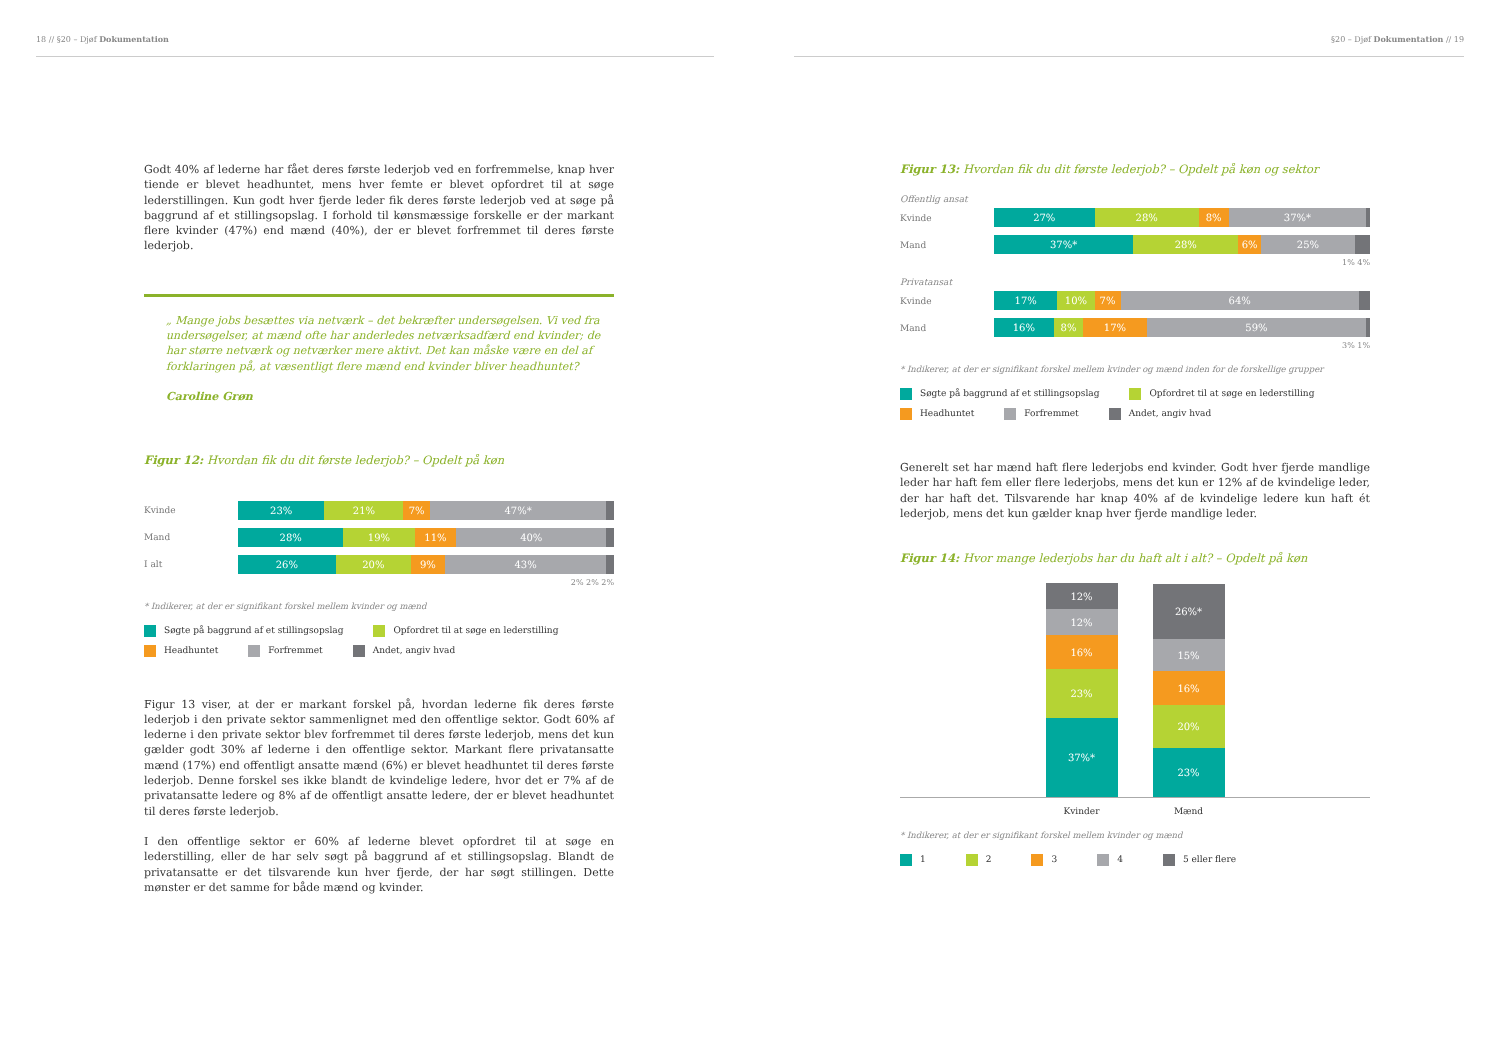18 // §20 – Djøf Dokumentation
Godt 40% af lederne har fået deres første lederjob ved en forfremmelse, knap hver tiende er blevet headhuntet, mens hver femte er blevet opfordret til at søge lederstillingen. Kun godt hver fjerde leder fik deres første lederjob ved at søge på baggrund af et stillingsopslag. I forhold til kønsmæssige forskelle er der markant flere kvinder (47%) end mænd (40%), der er blevet forfremmet til deres første lederjob.
„ Mange jobs besættes via netværk – det bekræfter undersøgelsen. Vi ved fra undersøgelser, at mænd ofte har anderledes netværksadfærd end kvinder; de har større netværk og netværker mere aktivt. Det kan måske være en del af forklaringen på, at væsentligt flere mænd end kvinder bliver headhuntet?
Caroline Grøn
Figur 12: Hvordan fik du dit første lederjob? – Opdelt på køn
Kvinde
23% 21% 7% 47%*
Mand
28% 19% 11% 40%
I alt
26% 20% 9% 43%
2% 2% 2%
* Indikerer, at der er signifikant forskel mellem kvinder og mænd
Søgte på baggrund af et stillingsopslag
Opfordret til at søge en lederstilling
Headhuntet
Forfremmet
Andet, angiv hvad
Figur 13 viser, at der er markant forskel på, hvordan lederne fik deres første lederjob i den private sektor sammenlignet med den offentlige sektor. Godt 60% af lederne i den private sektor blev forfremmet til deres første lederjob, mens det kun gælder godt 30% af lederne i den offentlige sektor. Markant flere privatansatte mænd (17%) end offentligt ansatte mænd (6%) er blevet headhuntet til deres første lederjob. Denne forskel ses ikke blandt de kvindelige ledere, hvor det er 7% af de privatansatte ledere og 8% af de offentligt ansatte ledere, der er blevet headhuntet til deres første lederjob.
I den offentlige sektor er 60% af lederne blevet opfordret til at søge en lederstilling, eller de har selv søgt på baggrund af et stillingsopslag. Blandt de privatansatte er det tilsvarende kun hver fjerde, der har søgt stillingen. Dette mønster er det samme for både mænd og kvinder.
§20 – Djøf Dokumentation // 19
Figur 13: Hvordan fik du dit første lederjob? – Opdelt på køn og sektor
Offentlig ansat
Kvinde
27% 28% 8% 37%*
Mand
37%* 28% 6% 25%
1% 4%
Privatansat
Kvinde
17% 10% 7% 64%
Mand
16% 8% 17% 59%
3% 1%
* Indikerer, at der er signifikant forskel mellem kvinder og mænd inden for de forskellige grupper
Søgte på baggrund af et stillingsopslag
Opfordret til at søge en lederstilling
Headhuntet
Forfremmet
Andet, angiv hvad
Generelt set har mænd haft flere lederjobs end kvinder. Godt hver fjerde mandlige leder har haft fem eller flere lederjobs, mens det kun er 12% af de kvindelige leder, der har haft det. Tilsvarende har knap 40% af de kvindelige ledere kun haft ét lederjob, mens det kun gælder knap hver fjerde mandlige leder.
Figur 14: Hvor mange lederjobs har du haft alt i alt? – Opdelt på køn
12%
12%
16%
23%
37%*
26%*
15%
16%
20%
23%
Kvinder Mænd
* Indikerer, at der er signifikant forskel mellem kvinder og mænd
1
2
3
4
5 eller flere